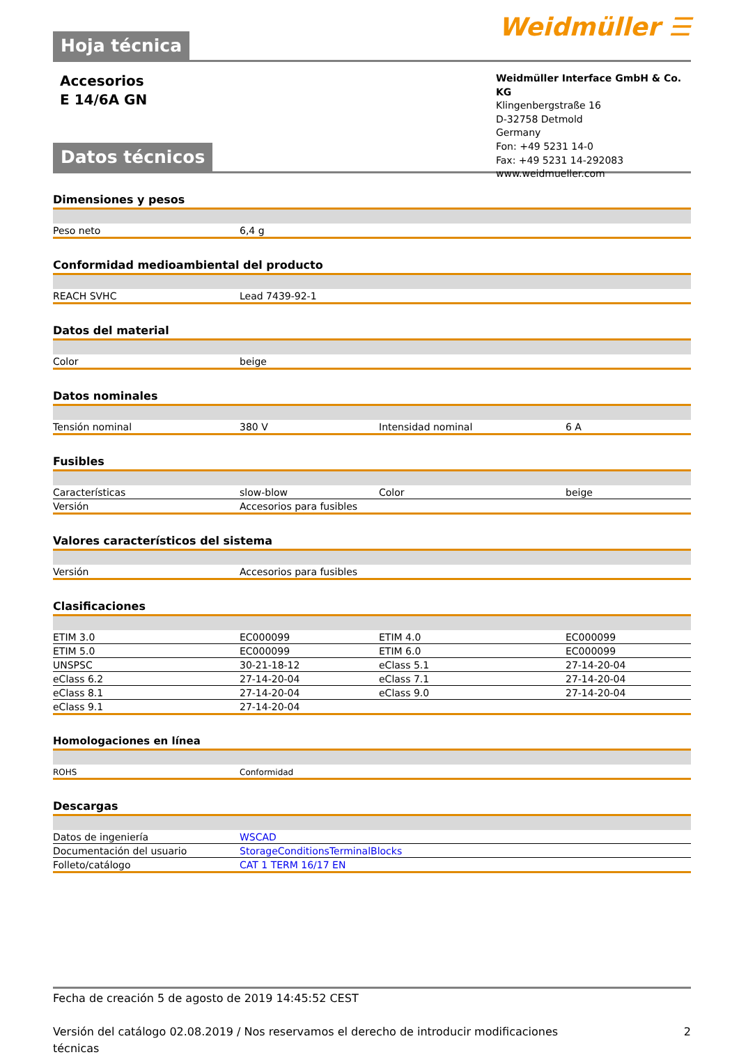Hoja técnica Weidmüller ☰
Accesorios
E 14/6A GN
Weidmüller Interface GmbH & Co. KG
Klingenbergstraße 16
D-32758 Detmold
Germany
Fon: +49 5231 14-0
Fax: +49 5231 14-292083
www.weidmueller.com
Datos técnicos
Dimensiones y pesos
| Peso neto | 6,4 g |
Conformidad medioambiental del producto
| REACH SVHC | Lead 7439-92-1 |
Datos del material
| Color | beige |
Datos nominales
| Tensión nominal | 380 V | Intensidad nominal | 6 A |
Fusibles
| Características | slow-blow | Color | beige |
| Versión | Accesorios para fusibles | | |
Valores característicos del sistema
| Versión | Accesorios para fusibles |
Clasificaciones
| ETIM 3.0 | EC000099 | ETIM 4.0 | EC000099 |
| ETIM 5.0 | EC000099 | ETIM 6.0 | EC000099 |
| UNSPSC | 30-21-18-12 | eClass 5.1 | 27-14-20-04 |
| eClass 6.2 | 27-14-20-04 | eClass 7.1 | 27-14-20-04 |
| eClass 8.1 | 27-14-20-04 | eClass 9.0 | 27-14-20-04 |
| eClass 9.1 | 27-14-20-04 | | |
Homologaciones en línea
| ROHS | Conformidad |
Descargas
| Datos de ingeniería | WSCAD |
| Documentación del usuario | StorageConditionsTerminalBlocks |
| Folleto/catálogo | CAT 1 TERM 16/17 EN |
Fecha de creación 5 de agosto de 2019 14:45:52 CEST
Versión del catálogo 02.08.2019 / Nos reservamos el derecho de introducir modificaciones
técnicas 2